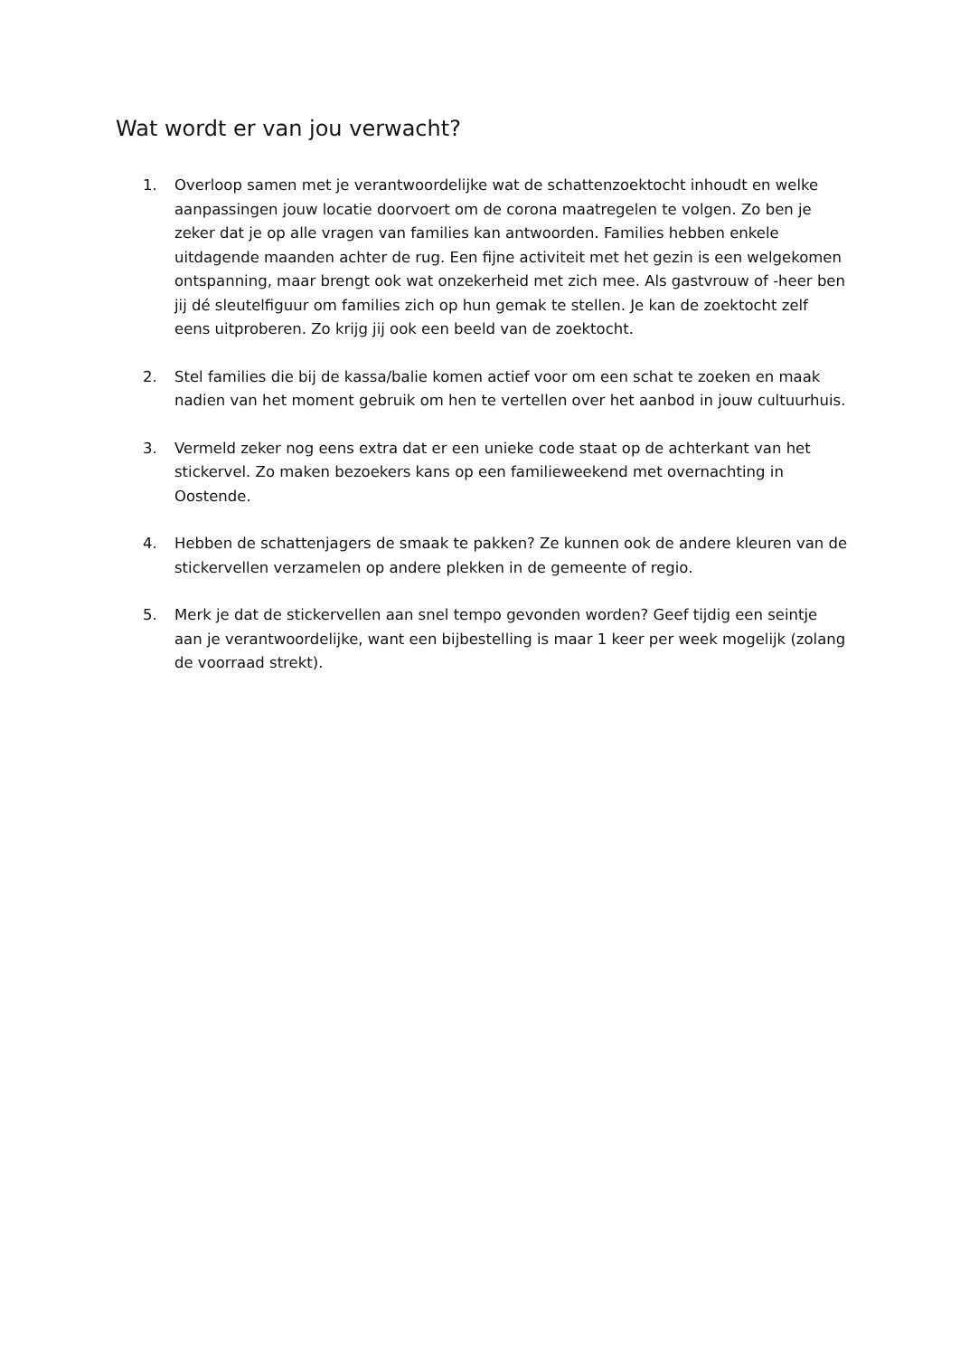Wat wordt er van jou verwacht?
1. Overloop samen met je verantwoordelijke wat de schattenzoektocht inhoudt en welke aanpassingen jouw locatie doorvoert om de corona maatregelen te volgen. Zo ben je zeker dat je op alle vragen van families kan antwoorden. Families hebben enkele uitdagende maanden achter de rug. Een fijne activiteit met het gezin is een welgekomen ontspanning, maar brengt ook wat onzekerheid met zich mee. Als gastvrouw of -heer ben jij dé sleutelfiguur om families zich op hun gemak te stellen. Je kan de zoektocht zelf eens uitproberen. Zo krijg jij ook een beeld van de zoektocht.
2. Stel families die bij de kassa/balie komen actief voor om een schat te zoeken en maak nadien van het moment gebruik om hen te vertellen over het aanbod in jouw cultuurhuis.
3. Vermeld zeker nog eens extra dat er een unieke code staat op de achterkant van het stickervel. Zo maken bezoekers kans op een familieweekend met overnachting in Oostende.
4. Hebben de schattenjagers de smaak te pakken? Ze kunnen ook de andere kleuren van de stickervellen verzamelen op andere plekken in de gemeente of regio.
5. Merk je dat de stickervellen aan snel tempo gevonden worden? Geef tijdig een seintje aan je verantwoordelijke, want een bijbestelling is maar 1 keer per week mogelijk (zolang de voorraad strekt).